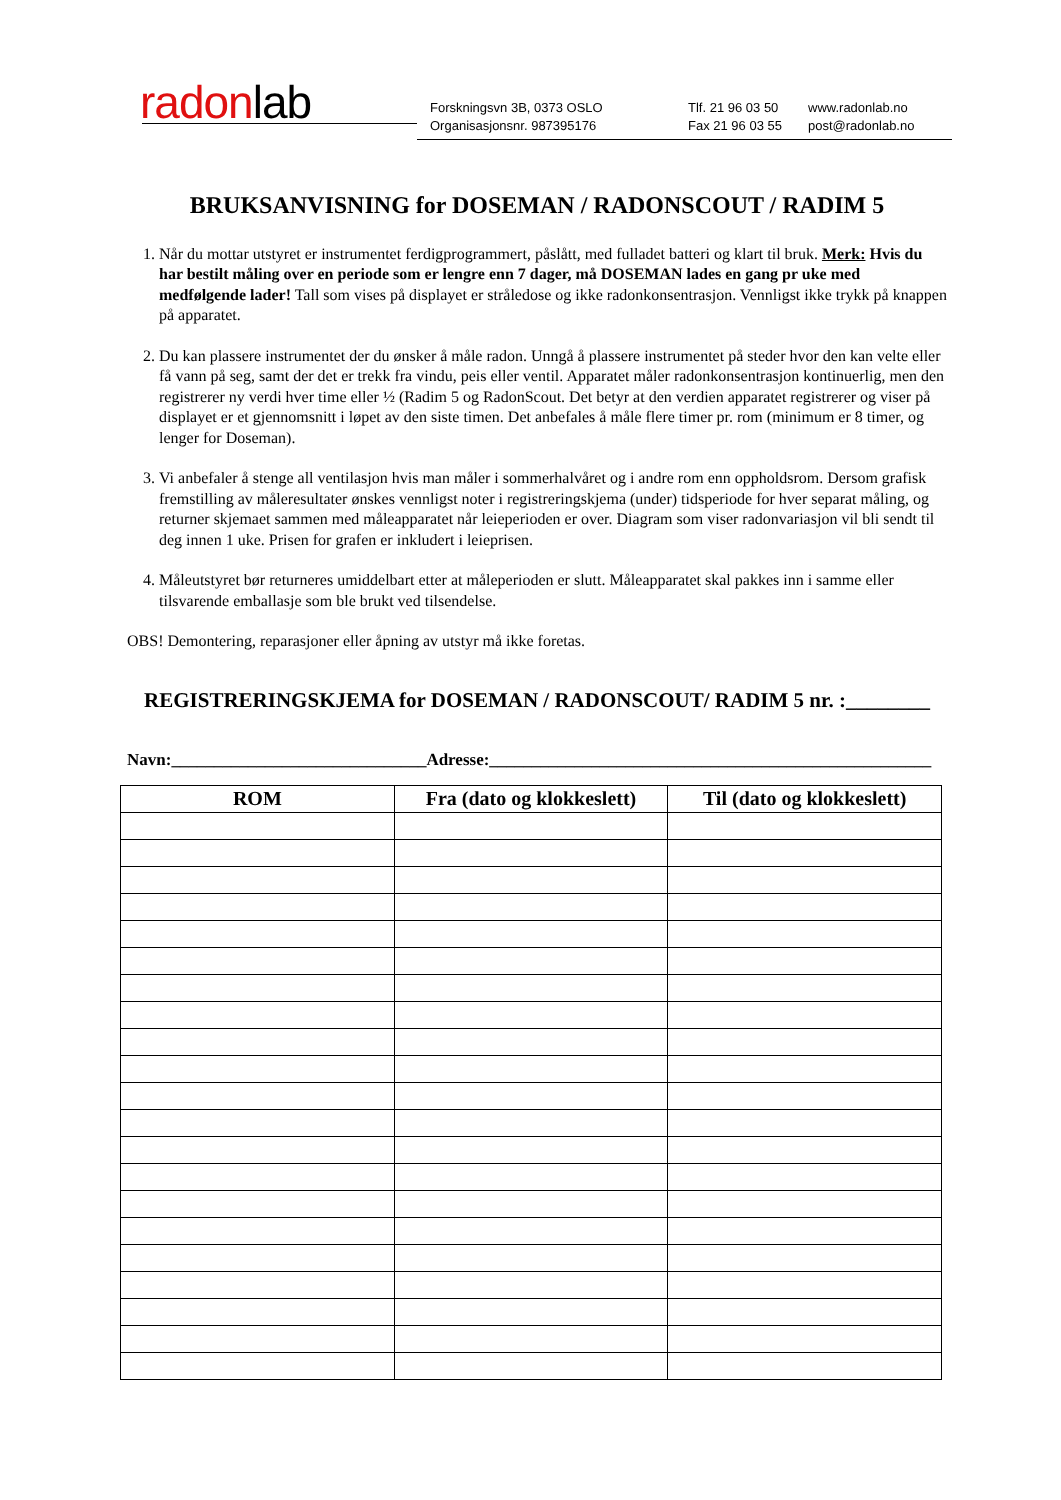radonlab
Forskningsvn 3B, 0373 OSLO
Organisasjonsnr. 987395176
Tlf. 21 96 03 50
Fax 21 96 03 55
www.radonlab.no
post@radonlab.no
BRUKSANVISNING for DOSEMAN / RADONSCOUT / RADIM 5
1. Når du mottar utstyret er instrumentet ferdigprogrammert, påslått, med fulladet batteri og klart til bruk. Merk: Hvis du har bestilt måling over en periode som er lengre enn 7 dager, må DOSEMAN lades en gang pr uke med medfølgende lader! Tall som vises på displayet er stråledose og ikke radonkonsentrasjon. Vennligst ikke trykk på knappen på apparatet.
2. Du kan plassere instrumentet der du ønsker å måle radon. Unngå å plassere instrumentet på steder hvor den kan velte eller få vann på seg, samt der det er trekk fra vindu, peis eller ventil. Apparatet måler radonkonsentrasjon kontinuerlig, men den registrerer ny verdi hver time eller ½ (Radim 5 og RadonScout. Det betyr at den verdien apparatet registrerer og viser på displayet er et gjennomsnitt i løpet av den siste timen. Det anbefales å måle flere timer pr. rom (minimum er 8 timer, og lenger for Doseman).
3. Vi anbefaler å stenge all ventilasjon hvis man måler i sommerhalvåret og i andre rom enn oppholdsrom. Dersom grafisk fremstilling av måleresultater ønskes vennligst noter i registreringskjema (under) tidsperiode for hver separat måling, og returner skjemaet sammen med måleapparatet når leieperioden er over. Diagram som viser radonvariasjon vil bli sendt til deg innen 1 uke. Prisen for grafen er inkludert i leieprisen.
4. Måleutstyret bør returneres umiddelbart etter at måleperioden er slutt. Måleapparatet skal pakkes inn i samme eller tilsvarende emballasje som ble brukt ved tilsendelse.
OBS! Demontering, reparasjoner eller åpning av utstyr må ikke foretas.
REGISTRERINGSKJEMA for DOSEMAN / RADONSCOUT/ RADIM 5 nr. :________
Navn:______________________________Adresse:____________________________________________________
| ROM | Fra (dato og klokkeslett) | Til (dato og klokkeslett) |
| --- | --- | --- |